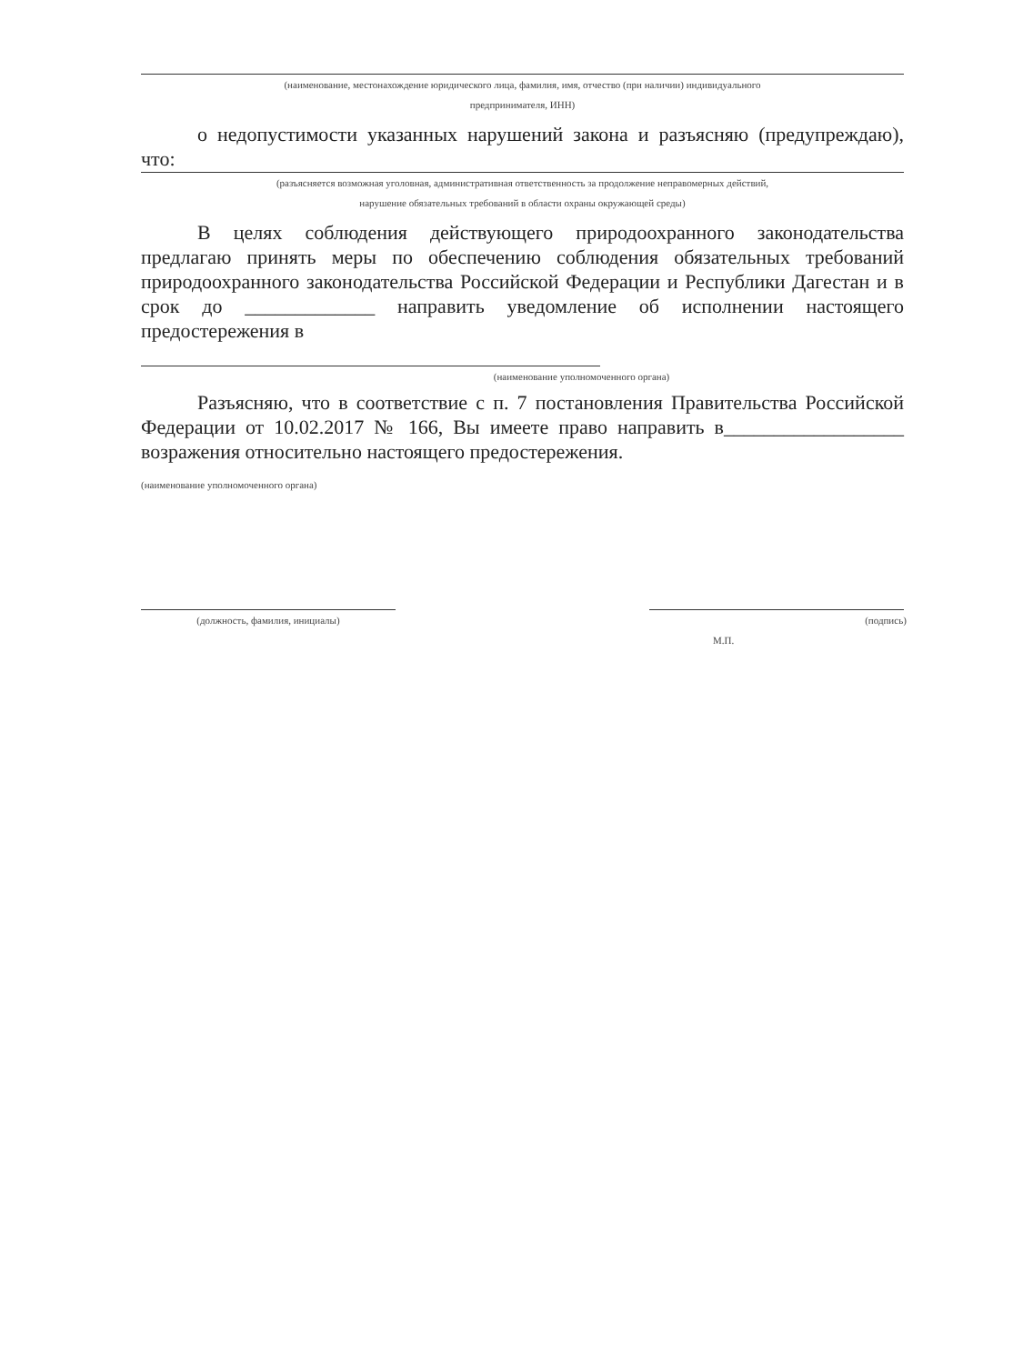(наименование, местонахождение юридического лица, фамилия, имя, отчество (при наличии) индивидуального
предпринимателя, ИНН)
о недопустимости указанных нарушений закона и разъясняю (предупреждаю), что:
(разъясняется возможная уголовная, административная ответственность за продолжение неправомерных действий,
нарушение обязательных требований в области охраны окружающей среды)
В целях соблюдения действующего природоохранного законодательства предлагаю принять меры по обеспечению соблюдения обязательных требований природоохранного законодательства Российской Федерации и Республики Дагестан и в срок до _____________ направить уведомление об исполнении настоящего предостережения в
(наименование уполномоченного органа)
Разъясняю, что в соответствие с п. 7 постановления Правительства Российской Федерации от 10.02.2017 № 166, Вы имеете право направить в__________________ возражения относительно настоящего предостережения.
(наименование уполномоченного органа)
(должность, фамилия, инициалы)
(подпись)
М.П.